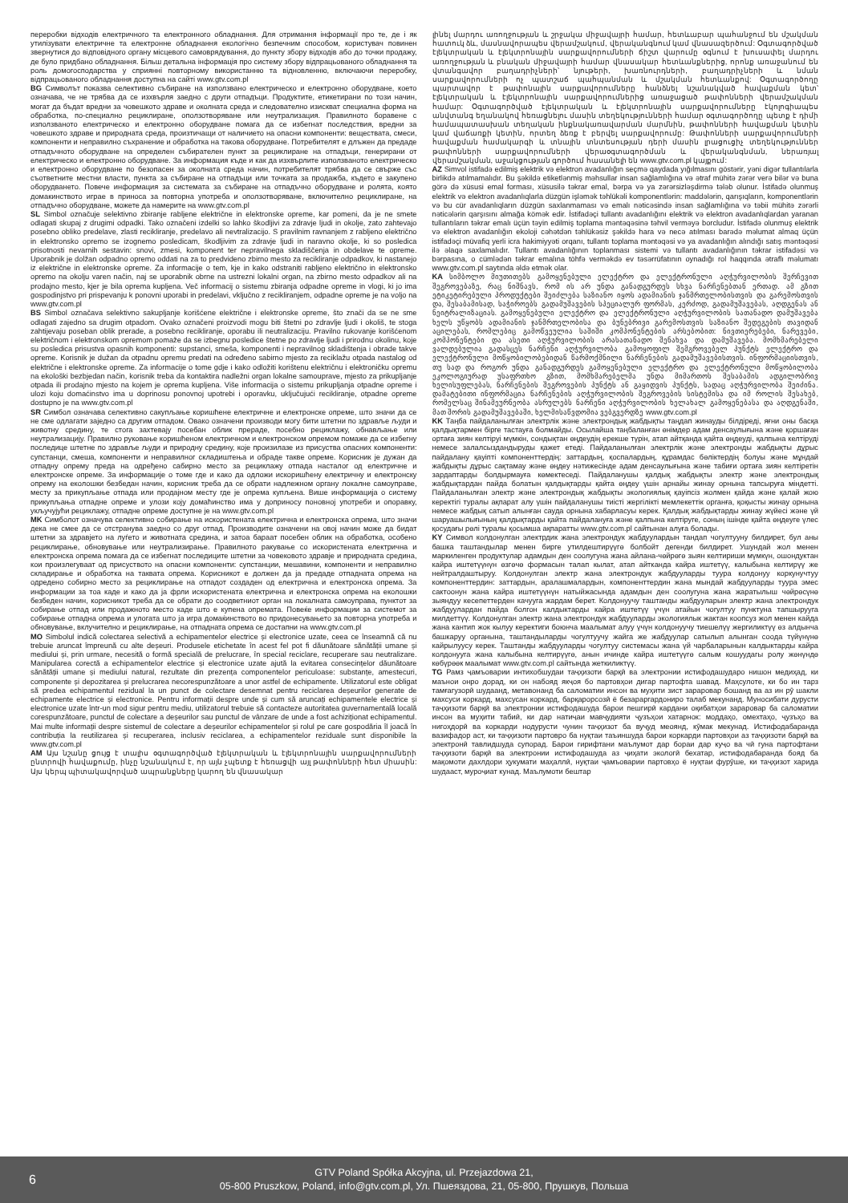переробки відходів електричного та електронного обладнання. Для отримання інформації про те, де і як утилізувати електричне та електронне обладнання екологічно безпечним способом, користувач повинен звернутися до відповідного органу місцевого самоврядування, до пункту збору відходів або до точки продажу, де було придбано обладнання. Більш детальна інформація про систему збору відпрацьованого обладнання та роль домогосподарства у сприянні повторному використанню та відновленню, включаючи переробку, відпрацьованого обладнання доступна на сайті www.gtv.com.pl
BG Символът показва селективно събиране на използвано електрическо и електронно оборудване, което означава, че не трябва да се изхвърля заедно с други отпадъци. Продуктите, етикетирани по този начин, могат да бъдат вредни за човешкото здраве и околната среда и следователно изискват специална форма на обработка, по-специално рециклиране, оползотворяване или неутрализация. Правилното боравене с използваното електрическо и електронно оборудване помага да се избегнат последствия, вредни за човешкото здраве и природната среда, произтичащи от наличието на опасни компоненти: веществата, смеси, компоненти и неправилно съхранение и обработка на такова оборудване. Потребителят е длъжен да предаде отпадъчното оборудване на определен събирателен пункт за рециклиране на отпадъци, генерирани от електрическо и електронно оборудване. За информация къде и как да изхвърлите използваното електрическо и електронно оборудване по безопасен за околната среда начин, потребителят трябва да се свърже със съответните местни власти, пункта за събиране на отпадъци или точката за продажба, където е закупено оборудването. Повече информация за системата за събиране на отпадъчно оборудване и ролята, която домакинството играе в приноса за повторна употреба и оползотворяване, включително рециклиране, на отпадъчно оборудване, можете да намерите на www.gtv.com.pl
SL Simbol označuje selektivno zbiranje rabljene električne in elektronske opreme, kar pomeni, da je ne smete odlagati skupaj z drugimi odpadki. Tako označeni izdelki so lahko škodljivi za zdravje ljudi in okolje, zato zahtevajo posebno obliko predelave, zlasti recikliranje, predelavo ali nevtralizacijo. S pravilnim ravnanjem z rabljeno električno in elektronsko opremo se izognemo posledicam, škodljivim za zdravje ljudi in naravno okolje, ki so posledica prisotnosti nevarnih sestavin: snovi, zmesi, komponent ter nepravilnega skladiščenja in obdelave te opreme. Uporabnik je dolžan odpadno opremo oddati na za to predvideno zbirno mesto za recikliranje odpadkov, ki nastanejo iz električne in elektronske opreme. Za informacije o tem, kje in kako odstraniti rabljeno električno in elektronsko opremo na okolju varen način, naj se uporabnik obrne na ustrezni lokalni organ, na zbirno mesto odpadkov ali na prodajno mesto, kjer je bila oprema kupljena. Več informacij o sistemu zbiranja odpadne opreme in vlogi, ki jo ima gospodinjstvo pri prispevanju k ponovni uporabi in predelavi, vključno z recikliranjem, odpadne opreme je na voljo na www.gtv.com.pl
BS Simbol označava selektivno sakupljanje korišćene električne i elektronske opreme, što znači da se ne sme odlagati zajedno sa drugim otpadom. Ovako označeni proizvodi mogu biti štetni po zdravlje ljudi i okoliš, te stoga zahtijevaju poseban oblik prerade, a posebno recikliranje, oporabu ili neutralizaciju. Pravilno rukovanje korišćenom električnom i elektronskom opremom pomaže da se izbegnu posledice štetne po zdravlje ljudi i prirodnu okolinu, koje su posledica prisustva opasnih komponenti: supstanci, smeša, komponenti i nepravilnog skladištenja i obrade takve opreme. Korisnik je dužan da otpadnu opremu predati na određeno sabirno mjesto za reciklažu otpada nastalog od električne i elektronske opreme. Za informacije o tome gdje i kako odložiti korištenu električnu i elektroničku opremu na ekološki bezbjedan način, korisnik treba da kontaktira nadležni organ lokalne samouprave, mjesto za prikupljanje otpada ili prodajno mjesto na kojem je oprema kupljena. Više informacija o sistemu prikupljanja otpadne opreme i ulozi koju domaćinstvo ima u doprinosu ponovnoj upotrebi i oporavku, uključujući recikliranje, otpadne opreme dostupno je na www.gtv.com.pl
SR Симбол означава селективно сакупљање коришћене електричне и електронске опреме, што значи да се не сме одлагати заједно са другим отпадом. Овако означени производи могу бити штетни по здравље људи и животну средину, те стога захтевају посебан облик прераде, посебно рециклажу, обнављање или неутрализацију. Правилно руковање коришћеном електричном и електронском опремом помаже да се избегну последице штетне по здравље људи и природну средину, које произилазе из присуства опасних компоненти: супстанци, смеша, компоненти и неправилног складиштења и обраде такве опреме. Корисник је дужан да отпадну опрему преда на одређено сабирно место за рециклажу отпада насталог од електричне и електронске опреме. За информације о томе где и како да одложи искоришћену електричну и електронску опрему на еколошки безбедан начин, корисник треба да се обрати надлежном органу локалне самоуправе, месту за прикупљање отпада или продајном месту где је опрема купљена. Више информација о систему прикупљања отпадне опреме и улози коју домаћинство има у доприносу поновној употреби и опоравку, укључујући рециклажу, отпадне опреме доступне је на www.gtv.com.pl
MK Симболот означува селективно собирање на искористената електрична и електронска опрема, што значи дека не смее да се отстранува заедно со друг отпад. Производите означени на овој начин може да бидат штетни за здравјето на луѓето и животната средина, и затоа бараат посебен облик на обработка, особено рециклирање, обновување или неутрализирање. Правилното ракување со искористената електрична и електронска опрема помага да се избегнат последиците штетни за човековото здравје и природната средина, кои произлегуваат од присуството на опасни компоненти: супстанции, мешавини, компоненти и неправилно складирање и обработка на таквата опрема. Корисникот е должен да ја предаде отпадната опрема на одредено собирно место за рециклирање на отпадот создаден од електрична и електронска опрема. За информации за тоа каде и како да ја фрли искористената електрична и електронска опрема на еколошки безбеден начин, корисникот треба да се обрати до соодветниот орган на локалната самоуправа, пунктот за собирање отпад или продажното место каде што е купена опремата. Повеќе информации за системот за собирање отпадна опрема и улогата што ја игра домаќинството во придонесувањето за повторна употреба и обновување, вклучително и рециклирање, на отпадната опрема се достапни на www.gtv.com.pl
MO Simbolul indică colectarea selectivă a echipamentelor electrice și electronice uzate, ceea ce înseamnă că nu trebuie aruncat împreună cu alte deșeuri. Produsele etichetate în acest fel pot fi dăunătoare sănătății umane și mediului și, prin urmare, necesită o formă specială de prelucrare, în special reciclare, recuperare sau neutralizare. Manipularea corectă a echipamentelor electrice și electronice uzate ajută la evitarea consecințelor dăunătoare sănătății umane și mediului natural, rezultate din prezența componentelor periculoase: substanțe, amestecuri, componente și depozitarea și prelucrarea necorespunzătoare a unor astfel de echipamente. Utilizatorul este obligat să predea echipamentul rezidual la un punct de colectare desemnat pentru reciclarea deșeurilor generate de echipamente electrice și electronice. Pentru informații despre unde și cum să aruncați echipamentele electrice și electronice uzate într-un mod sigur pentru mediu, utilizatorul trebuie să contacteze autoritatea guvernamentală locală corespunzătoare, punctul de colectare a deșeurilor sau punctul de vânzare de unde a fost achiziționat echipamentul. Mai multe informații despre sistemul de colectare a deșeurilor echipamentelor și rolul pe care gospodăria îl joacă în contribuția la reutilizarea și recuperarea, inclusiv reciclarea, a echipamentelor reziduale sunt disponibile la www.gtv.com.pl
AM Այս նշանը ցույց է տալիս օգտագործված էլեկտրական և էլեկտրոնային սարքավորումների ընտրովի հավաքումը, ինչը նշանակում է, որ այն չպետք է հեռացվի այլ թափոնների հետ միասին: Այս կերպ պիտակավորված ապրանքները կարող են վնասակար
լինել մարդու առողջության և շրջակա միջավայրի համար, հետևաբար պահանջում են մշակման հատուկ ձև, մասնավորապես վերամշակում, վերականգնում կամ վնասազերծում: Օգտագործված էլեկտրական և էլեկտրոնային սարքավորումների ճիշտ վարումը օգնում է խուսափել մարդու առողջության և բնական միջավայրի համար վնասակար հետևանքներից, որոնք առաջանում են վտանգավոր բաղադրիչների՝ նյութերի, խառնուրդների, բաղադրիչների և նման սարքավորումների ոչ պատշաճ պահպանման և մշակման հետևանքով: Օգտագործողը պարտավոր է թափոնային սարքավորումները հանձնել նշանակված հավաքման կետ՝ էլեկտրական և էլեկտրոնային սարքավորումներից առաջացած թափոնների վերամշակման համար: Օգտագործված էլեկտրական և էլեկտրոնային սարքավորումները էկոլոգիապես անվտանգ եղանակով հեռացնելու մասին տեղեկությունների համար օգտագործողը պետք է դիմի համապատասխան տեղական ինքնակառավարման մարմնին, թափոնների հավաքման կետին կամ վաճառքի կետին, որտեղ ձեռք է բերվել սարքավորումը: Թափոնների սարքավորումների հավաքման համակարգի և տնային տնտեսության դերի մասին լրացուցիչ տեղեկություններ թափոնների սարքավորումների վերաօգտագործման և վերականգնման, ներառյալ վերամշակման, աջակցության գործում հասանելի են www.gtv.com.pl կայքում:
AZ Simvol istifadə edilmiş elektrik və elektron avadanlığın seçmə qaydada yığılmasını göstərir, yəni digər tullantılarla birlikdə atılmamalıdır. Bu şəkildə etiketlənmiş məhsullar insan sağlamlığına və ətraf mühitə zərər verə bilər və buna görə də xüsusi emal forması, xüsusilə təkrar emal, bərpa və ya zərərsizləşdirmə tələb olunur. İstifadə olunmuş elektrik və elektron avadanlıqlarla düzgün işləmək təhlükəli komponentlərin: maddələrin, qarışıqların, komponentlərin və bu cür avadanlıqların düzgün saxlanmaması və emalı nəticəsində insan sağlamlığına və təbii mühitə zərərli nəticələrin qarşısını almağa kömək edir. İstifadəçi tullantı avadanlığını elektrik və elektron avadanlıqlardan yaranan tullantıların təkrar emalı üçün təyin edilmiş toplama məntəqəsinə təhvil verməyə borcludur. İstifadə olunmuş elektrik və elektron avadanlığın ekoloji cəhətdən təhlükəsiz şəkildə hara və necə atılması barədə məlumat almaq üçün istifadəçi müvafiq yerli icra hakimiyyəti orqanı, tullantı toplama məntəqəsi və ya avadanlığın alındığı satış məntəqəsi ilə əlaqə saxlamalıdır. Tullantı avadanlığının toplanması sistemi və tullantı avadanlığının təkrar istifadəsi və bərpasına, o cümlədən təkrar emalına töhfə verməkdə ev təsərrüfatının oynadığı rol haqqında ətraflı məlumatı www.gtv.com.pl saytında əldə etmək olar.
KA სიმბოლო მიუთითებს გამოყენებული ელექტრო და ელექტრონული აღჭურვილობის შერჩევით შეგროვებაზე, რაც ნიშნავს, რომ ის არ უნდა განადგურდეს სხვა ნარჩენებთან ერთად. ამ გზით ეტიკეტირებული პროდუქტები შეიძლება საზიანო იყოს ადამიანის ჯანმრთელობისთვის და გარემოსთვის და, შესაბამისად, საჭიროებს გადამუშავების სპეციალურ ფორმას, კერძოდ, გადამუშავებას, აღდგენას ან ნეიტრალიზაციას. გამოყენებული ელექტრო და ელექტრონული აღჭურვილობის სათანადო დამუშავება ხელს უწყობს ადამიანის ჯანმრთელობისა და ბუნებრივი გარემოსთვის საზიანო შედეგების თავიდან აცილებას, რომლებიც გამოწვეულია საშიში კომპონენტების არსებობით: ნივთიერებები, ნარევები, კომპონენტები და ასეთი აღჭურვილობის არასათანადო შენახვა და დამუშავება. მომხმარებელი ვალდებულია გადასცეს ნარჩენი აღჭურვილობა გამოყოფილ შემგროვებელ პუნქტს ელექტრო და ელექტრონული მოწყობილობებიდან წარმოქმნილი ნარჩენების გადამუშავებისთვის. ინფორმაციისთვის, თუ სად და როგორ უნდა განადგურდეს გამოყენებული ელექტრო და ელექტრონული მოწყობილობა ეკოლოგიურად უსაფრთხო გზით, მომხმარებელმა უნდა მიმართოს შესაბამის ადგილობრივ ხელისუფლებას, ნარჩენების შეგროვების პუნქტს ან გაყიდვის პუნქტს, სადაც აღჭურვილობა შეიძინა. დამატებითი ინფორმაცია ნარჩენების აღჭურვილობის შეგროვების სისტემისა და იმ როლის შესახებ, რომელსაც შინამეურნეობა ასრულებს ნარჩენი აღჭურვილობის ხელახალ გამოყენებასა და აღდგენაში, მათ შორის გადამუშავებაში, ხელმისაწვდომია ვებგვერდზე www.gtv.com.pl
KK Таңба пайдаланылған электрлік және электрондық жабдықты таңдап жинауды білдіреді, яғни оны басқа қалдықтармен бірге тастауға болмайды. Осылайша таңбаланған өнімдер адам денсаулығына және қоршаған ортаға зиян келтіруі мүмкін, сондықтан өңдеудің ерекше түрін, атап айтқанда қайта өңдеуді, қалпына келтіруді немесе залалсыздандыруды қажет етеді. Пайдаланылған электрлік және электронды жабдықты дұрыс пайдалану қауіпті компоненттердің: заттардың, қоспалардың, құрамдас бөліктердің болуы және мұндай жабдықты дұрыс сақтамау және өңдеу нәтижесінде адам денсаулығына және табиғи ортаға зиян келтіретін зардаптарды болдырмауға көмектеседі. Пайдаланушы қалдық жабдықты электр және электрондық жабдықтардан пайда болатын қалдықтарды қайта өңдеу үшін арнайы жинау орнына тапсыруға міндетті. Пайдаланылған электр және электрондық жабдықты экологиялық қауіпсіз жолмен қайда және қалай жою керектігі туралы ақпарат алу үшін пайдаланушы тиісті жергілікті мемлекеттік органға, қоқысты жинау орнына немесе жабдық сатып алынған сауда орнына хабарласуы керек. Қалдық жабдықтарды жинау жүйесі және үй шаруашылығының қалдықтарды қайта пайдалануға және қалпына келтіруге, соның ішінде қайта өңдеуге үлес қосудағы рөлі туралы қосымша ақпаратты www.gtv.com.pl сайтынан алуға болады.
KY Символ колдонулган электрдик жана электрондук жабдуулардын тандап чогултууну билдирет, бул аны башка таштандылар менен бирге утилдештирүүгө болбойт дегенди билдирет. Ушундай жол менен маркиленген продуктулар адамдын ден соолугуна жана айлана-чөйрөгө зыян келтириши мүмкүн, ошондуктан кайра иштетүүнүн өзгөчө формасын талап кылат, атап айтканда кайра иштетүү, калыбына келтирүү же нейтралдаштыруу. Колдонулган электр жана электрондук жабдууларды туура колдонуу коркунучтуу компоненттердин: заттардын, аралашмалардын, компоненттердин жана мындай жабдууларды туура эмес сактоонун жана кайра иштетүүнүн натыйжасында адамдын ден соолугуна жана жаратылыш чөйрөсүнө зыяндуу кесепеттерден качууга жардам берет. Колдонуучу таштанды жабдууларын электр жана электрондук жабдуулардан пайда болгон калдыктарды кайра иштетүү үчүн атайын чогултуу пунктуна тапшырууга милдеттүү. Колдонулган электр жана электрондук жабдууларды экологиялык жактан коопсуз жол менен кайда жана кантип жок кылуу керектиги боюнча маалымат алуу үчүн колдонуучу тиешелүү жергиликтүү өз алдынча башкаруу органына, таштандыларды чогултуучу жайга же жабдуулар сатылып алынган соода түйүнүнө кайрылуусу керек. Таштанды жабдууларды чогултуу системасы жана үй чарбаларынын калдыктарды кайра колдонууга жана калыбына келтирүүгө, анын ичинде кайра иштетүүгө салым кошуудагы ролу жөнүндө көбүрөөк маалымат www.gtv.com.pl сайтында жеткиликтүү.
TG Рамз ҷамъоварии интихобшудаи таҷҳизоти барқӣ ва электронии истифодашударо нишон медиҳад, ки маънои онро дорад, ки он набояд якҷоя бо партовҳои дигар партофта шавад. Маҳсулоте, ки бо ин тарз тамғагузорӣ шудаанд, метавонанд ба саломатии инсон ва муҳити зист зараровар бошанд ва аз ин рӯ шакли махсуси коркард, махсусан коркард, барқарорсозӣ ё безараргардониро талаб мекунанд. Муносибати дурусти таҷҳизоти барқӣ ва электронии истифодашуда барои пешгирӣ кардани оқибатҳои зараровар ба саломатии инсон ва муҳити табиӣ, ки дар натиҷаи мавҷудияти ҷузъҳои хатарнок: моддаҳо, омехтаҳо, ҷузъҳо ва нигоҳдорӣ ва коркарди нодурусти чунин таҷҳизот ба вуҷуд меоянд, кӯмак мекунад. Истифодабаранда вазифадор аст, ки таҷҳизоти партовро ба нуқтаи таъиншуда барои коркарди партовҳои аз таҷҳизоти барқӣ ва электронӣ тавлидшуда супорад. Барои гирифтани маълумот дар бораи дар куҷо ва чӣ гуна партофтани таҷҳизоти барқӣ ва электронии истифодашуда аз ҷиҳати экологӣ бехатар, истифодабаранда бояд ба мақомоти дахлдори ҳукумати маҳаллӣ, нуқтаи ҷамъоварии партовҳо ё нуқтаи фурӯше, ки таҷҳизот харида шудааст, муроҷиат кунад. Маълумоти бештар
6
GTV Poland Spółka Akcyjna, ul. Przejazdowa 21,
05-800 Pruszkow, Poland, info@gtv.com.pl, Ул. Пшеяздова, 21, 05-800, Прушкув, Польша